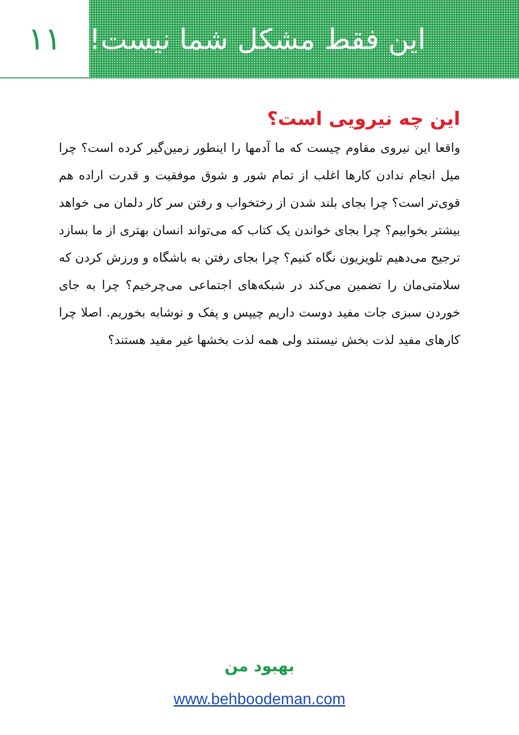۱۱ این فقط مشکل شما نیست!
این چه نیرویی است؟
واقعا این نیروی مقاوم چیست که ما آدمها را اینطور زمین‌گیر کرده است؟ چرا میل انجام ندادن کارها اغلب از تمام شور و شوق موفقیت و قدرت اراده هم قوی‌تر است؟ چرا بجای بلند شدن از رختخواب و رفتن سر کار دلمان می خواهد بیشتر بخوابیم؟ چرا بجای خواندن یک کتاب که می‌تواند انسان بهتری از ما بسازد ترجیح می‌دهیم تلویزیون نگاه کنیم؟ چرا بجای رفتن به باشگاه و ورزش کردن که سلامتی‌مان را تضمین می‌کند در شبکه‌های اجتماعی می‌چرخیم؟ چرا به جای خوردن سبزی جات مفید دوست داریم چیپس و پفک و نوشابه بخوریم. اصلا چرا کارهای مفید لذت بخش نیستند ولی همه لذت بخشها غیر مفید هستند؟
بهبود من
www.behboodeman.com